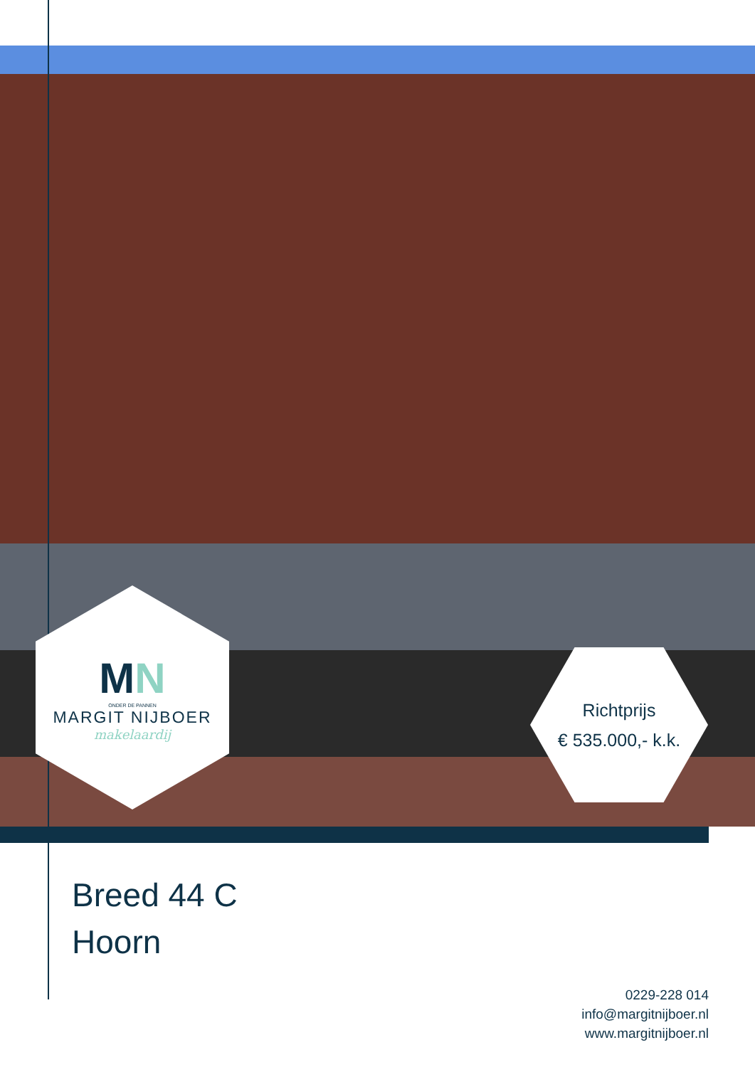MN
ONDER DE PANNEN
MARGIT NIJBOER
makelaardij
Richtprijs
€ 535.000,- k.k.
Breed 44 C
Hoorn
0229-228 014
info@margitnijboer.nl
www.margitnijboer.nl